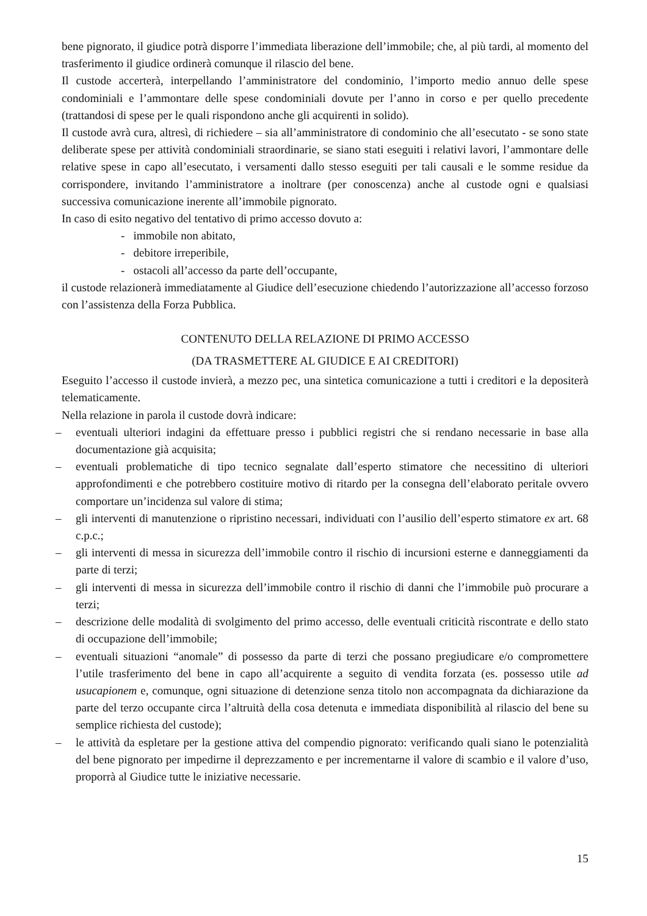bene pignorato, il giudice potrà disporre l’immediata liberazione dell’immobile; che, al più tardi, al momento del trasferimento il giudice ordinerà comunque il rilascio del bene.
Il custode accerterà, interpellando l’amministratore del condominio, l’importo medio annuo delle spese condominiali e l’ammontare delle spese condominiali dovute per l’anno in corso e per quello precedente (trattandosi di spese per le quali rispondono anche gli acquirenti in solido).
Il custode avrà cura, altresì, di richiedere – sia all’amministratore di condominio che all’esecutato - se sono state deliberate spese per attività condominiali straordinarie, se siano stati eseguiti i relativi lavori, l’ammontare delle relative spese in capo all’esecutato, i versamenti dallo stesso eseguiti per tali causali e le somme residue da corrispondere, invitando l’amministratore a inoltrare (per conoscenza) anche al custode ogni e qualsiasi successiva comunicazione inerente all’immobile pignorato.
In caso di esito negativo del tentativo di primo accesso dovuto a:
- immobile non abitato,
- debitore irreperibile,
- ostacoli all’accesso da parte dell’occupante,
il custode relazionerà immediatamente al Giudice dell’esecuzione chiedendo l’autorizzazione all’accesso forzoso con l’assistenza della Forza Pubblica.
CONTENUTO DELLA RELAZIONE DI PRIMO ACCESSO
(DA TRASMETTERE AL GIUDICE E AI CREDITORI)
Eseguito l’accesso il custode invierà, a mezzo pec, una sintetica comunicazione a tutti i creditori e la depositerà telematicamente.
Nella relazione in parola il custode dovrà indicare:
– eventuali ulteriori indagini da effettuare presso i pubblici registri che si rendano necessarie in base alla documentazione già acquisita;
– eventuali problematiche di tipo tecnico segnalate dall’esperto stimatore che necessitino di ulteriori approfondimenti e che potrebbero costituire motivo di ritardo per la consegna dell’elaborato peritale ovvero comportare un’incidenza sul valore di stima;
– gli interventi di manutenzione o ripristino necessari, individuati con l’ausilio dell’esperto stimatore ex art. 68 c.p.c.;
– gli interventi di messa in sicurezza dell’immobile contro il rischio di incursioni esterne e danneggiamenti da parte di terzi;
– gli interventi di messa in sicurezza dell’immobile contro il rischio di danni che l’immobile può procurare a terzi;
– descrizione delle modalità di svolgimento del primo accesso, delle eventuali criticità riscontrate e dello stato di occupazione dell’immobile;
– eventuali situazioni “anomale” di possesso da parte di terzi che possano pregiudicare e/o compromettere l’utile trasferimento del bene in capo all’acquirente a seguito di vendita forzata (es. possesso utile ad usucapionem e, comunque, ogni situazione di detenzione senza titolo non accompagnata da dichiarazione da parte del terzo occupante circa l’altruità della cosa detenuta e immediata disponibilità al rilascio del bene su semplice richiesta del custode);
– le attività da espletare per la gestione attiva del compendio pignorato: verificando quali siano le potenzialità del bene pignorato per impedirne il deprezzamento e per incrementarne il valore di scambio e il valore d’uso, proporrà al Giudice tutte le iniziative necessarie.
15